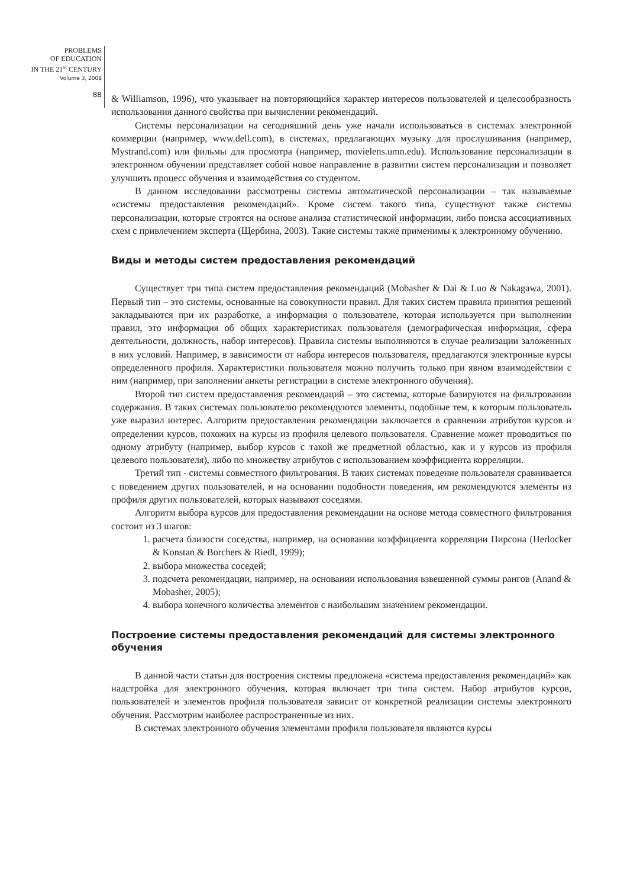PROBLEMS
OF EDUCATION
IN THE 21<sup>st</sup> CENTURY
Volume 3, 2008
88
& Williamson, 1996), что указывает на повторяющийся характер интересов пользователей и целесообразность использования данного свойства при вычислении рекомендаций.
Системы персонализации на сегодняшний день уже начали использоваться в системах электронной коммерции (например, www.dell.com), в системах, предлагающих музыку для прослушивания (например, Mystrand.com) или фильмы для просмотра (например, movielens.umn.edu). Использование персонализации в электронном обучении представляет собой новое направление в развитии систем персонализации и позволяет улучшить процесс обучения и взаимодействия со студентом.
В данном исследовании рассмотрены системы автоматической персонализации – так называемые «системы предоставления рекомендаций». Кроме систем такого типа, существуют также системы персонализации, которые строятся на основе анализа статистической информации, либо поиска ассоциативных схем с привлечением эксперта (Щербина, 2003). Такие системы также применимы к электронному обучению.
Виды и методы систем предоставления рекомендаций
Существует три типа систем предоставления рекомендаций (Mobasher & Dai & Luo & Nakagawa, 2001). Первый тип – это системы, основанные на совокупности правил. Для таких систем правила принятия решений закладываются при их разработке, а информация о пользователе, которая используется при выполнении правил, это информация об общих характеристиках пользователя (демографическая информация, сфера деятельности, должность, набор интересов). Правила системы выполняются в случае реализации заложенных в них условий. Например, в зависимости от набора интересов пользователя, предлагаются электронные курсы определенного профиля. Характеристики пользователя можно получить только при явном взаимодействии с ним (например, при заполнении анкеты регистрации в системе электронного обучения).
Второй тип систем предоставления рекомендаций – это системы, которые базируются на фильтровании содержания. В таких системах пользователю рекомендуются элементы, подобные тем, к которым пользователь уже выразил интерес. Алгоритм предоставления рекомендации заключается в сравнении атрибутов курсов и определении курсов, похожих на курсы из профиля целевого пользователя. Сравнение может проводиться по одному атрибуту (например, выбор курсов с такой же предметной областью, как и у курсов из профиля целевого пользователя), либо по множеству атрибутов с использованием коэффициента корреляции.
Третий тип - системы совместного фильтрования. В таких системах поведение пользователя сравнивается с поведением других пользователей, и на основании подобности поведения, им рекомендуются элементы из профиля других пользователей, которых называют соседями.
Алгоритм выбора курсов для предоставления рекомендации на основе метода совместного фильтрования состоит из 3 шагов:
1. расчета близости соседства, например, на основании коэффициента корреляции Пирсона (Herlocker & Konstan & Borchers & Riedl, 1999);
2. выбора множества соседей;
3. подсчета рекомендации, например, на основании использования взвешенной суммы рангов (Anand & Mobasher, 2005);
4. выбора конечного количества элементов с наибольшим значением рекомендации.
Построение системы предоставления рекомендаций для системы электронного обучения
В данной части статьи для построения системы предложена «система предоставления рекомендаций» как надстройка для электронного обучения, которая включает три типа систем. Набор атрибутов курсов, пользователей и элементов профиля пользователя зависит от конкретной реализации системы электронного обучения. Рассмотрим наиболее распространенные из них.
В системах электронного обучения элементами профиля пользователя являются курсы